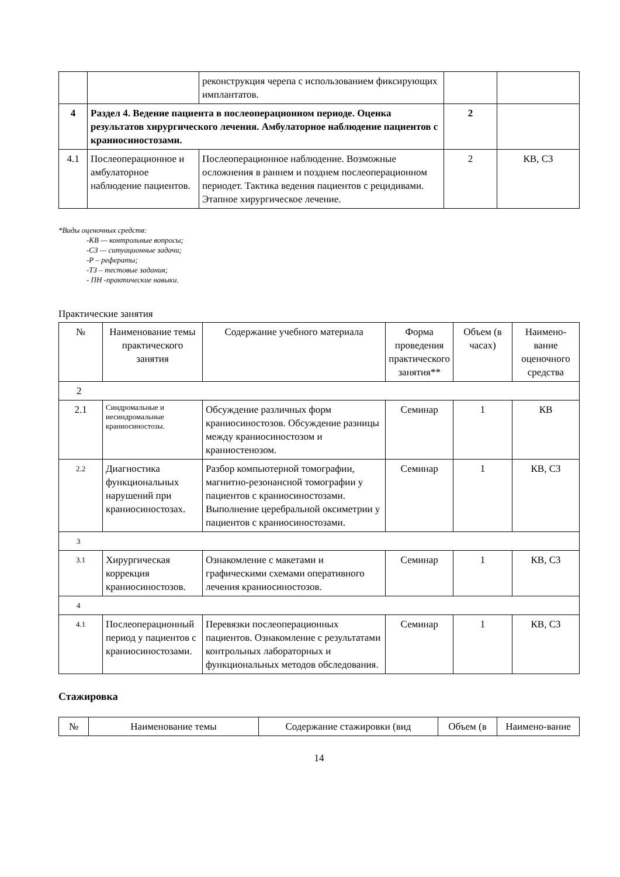| | | реконструкция черепа с использованием фиксирующих имплантатов. | | |
| 4 | Раздел 4. Ведение пациента в послеоперационном периоде. Оценка результатов хирургического лечения. Амбулаторное наблюдение пациентов с краниосиностозами. | | 2 | |
| 4.1 | Послеоперационное и амбулаторное наблюдение пациентов. | Послеоперационное наблюдение. Возможные осложнения в раннем и позднем послеоперационном периодет. Тактика ведения пациентов с рецидивами. Этапное хирургическое лечение. | 2 | КВ, СЗ |
*Виды оценочных средств:
-КВ — контрольные вопросы;
-СЗ — ситуационные задачи;
-Р – рефераты;
-ТЗ – тестовые задания;
- ПН -практические навыки.
Практические занятия
| № | Наименование темы практического занятия | Содержание учебного материала | Форма проведения практического занятия** | Объем (в часах) | Наимено-вание оценочного средства |
| --- | --- | --- | --- | --- | --- |
| 2 | | | | | |
| 2.1 | Синдромальные и несиндромальные краниосиностозы. | Обсуждение различных форм краниосиностозов. Обсуждение разницы между краниосиностозом и краниостенозом. | Семинар | 1 | КВ |
| 2.2 | Диагностика функциональных нарушений при краниосиностозах. | Разбор компьютерной томографии, магнитно-резонансной томографии у пациентов с краниосиностозами. Выполнение церебральной оксиметрии у пациентов с краниосиностозами. | Семинар | 1 | КВ, СЗ |
| 3 | | | | | |
| 3.1 | Хирургическая коррекция краниосиностозов. | Ознакомление с макетами и графическими схемами оперативного лечения краниосиностозов. | Семинар | 1 | КВ, СЗ |
| 4 | | | | | |
| 4.1 | Послеоперационный период у пациентов с краниосиностозами. | Перевязки послеоперационных пациентов. Ознакомление с результатами контрольных лабораторных и функциональных методов обследования. | Семинар | 1 | КВ, СЗ |
Стажировка
| № | Наименование темы | Содержание стажировки (вид | Объем (в | Наимено-вание |
| --- | --- | --- | --- | --- |
14